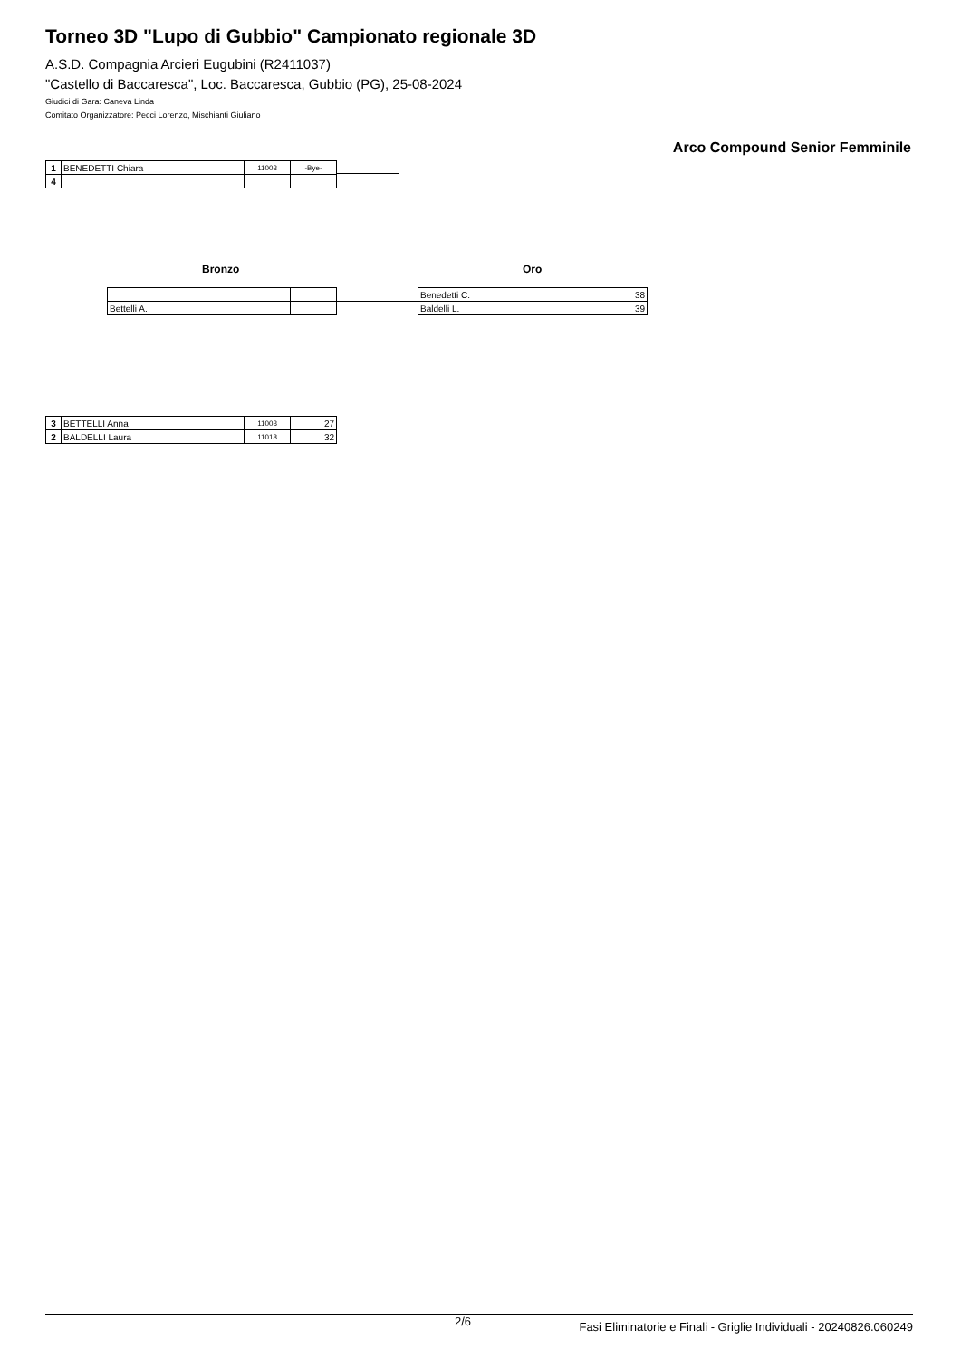Torneo 3D "Lupo di Gubbio" Campionato regionale 3D
A.S.D. Compagnia Arcieri Eugubini (R2411037)
"Castello di Baccaresca", Loc. Baccaresca, Gubbio (PG), 25-08-2024
Giudici di Gara: Caneva Linda
Comitato Organizzatore: Pecci Lorenzo, Mischianti Giuliano
Arco Compound Senior Femminile
| 1 | BENEDETTI Chiara | 11003 | -Bye- |
| 4 | | | |
Bronzo Oro
| Bettelli A. | |
| Benedetti C. | 38 |
| Baldelli L. | 39 |
| 3 | BETTELLI Anna | 11003 | 27 |
| 2 | BALDELLI Laura | 11018 | 32 |
2/6 Fasi Eliminatorie e Finali - Griglie Individuali - 20240826.060249